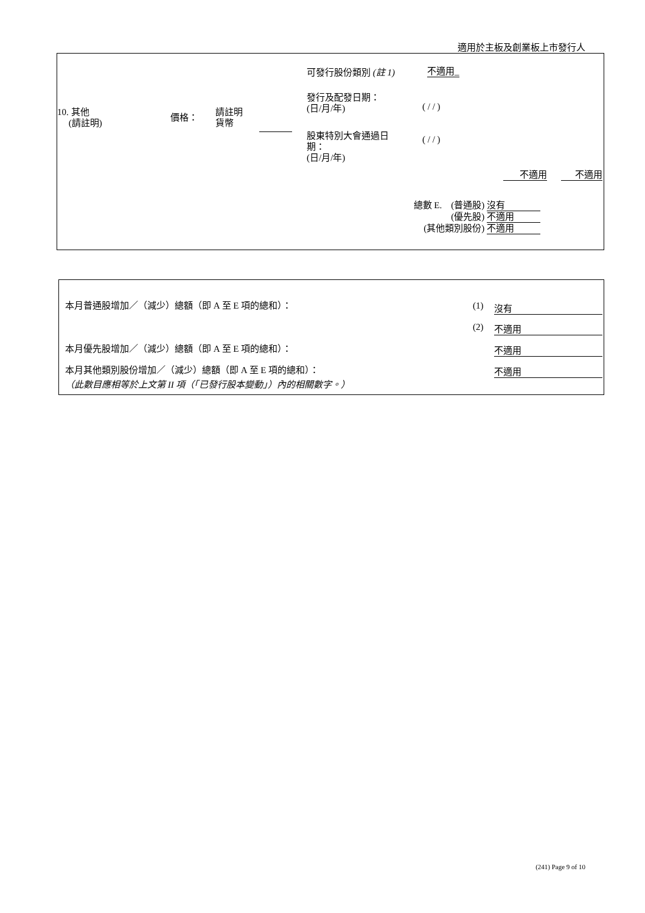適用於主板及創業板上市發行人
可發行股份類別 (註 1) 不適用_
發行及配發日期：
(日/月/年)
( / / )
10. 其他
(請註明)
價格：
請註明
貨幣
股東特別大會通過日
期：
(日/月/年)
( / / )
不適用 不適用
總數 E. (普通股) 沒有
(優先股) 不適用
(其他類別股份) 不適用
本月普通股增加／（減少）總額（即 A 至 E 項的總和）：
(1) 沒有
(2) 不適用
本月優先股增加／（減少）總額（即 A 至 E 項的總和）：
不適用
本月其他類別股份增加／（減少）總額（即 A 至 E 項的總和）：
不適用
（此數目應相等於上文第 II 項（「已發行股本變動」）內的相關數字。）
(241) Page 9 of 10